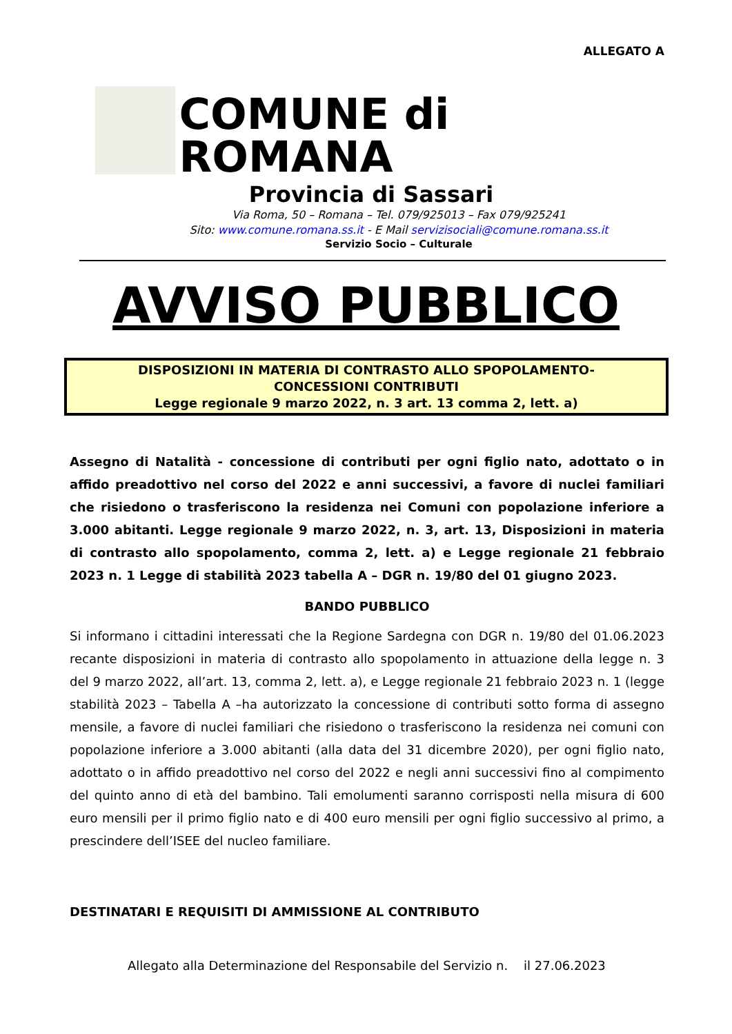ALLEGATO A
COMUNE di ROMANA
Provincia di Sassari
Via Roma, 50 – Romana – Tel. 079/925013 – Fax 079/925241
Sito: www.comune.romana.ss.it - E Mail servizisociali@comune.romana.ss.it
Servizio Socio – Culturale
AVVISO PUBBLICO
DISPOSIZIONI IN MATERIA DI CONTRASTO ALLO SPOPOLAMENTO-
CONCESSIONI CONTRIBUTI
Legge regionale 9 marzo 2022, n. 3 art. 13 comma 2, lett. a)
Assegno di Natalità - concessione di contributi per ogni figlio nato, adottato o in affido preadottivo nel corso del 2022 e anni successivi, a favore di nuclei familiari che risiedono o trasferiscono la residenza nei Comuni con popolazione inferiore a 3.000 abitanti. Legge regionale 9 marzo 2022, n. 3, art. 13, Disposizioni in materia di contrasto allo spopolamento, comma 2, lett. a) e Legge regionale 21 febbraio 2023 n. 1 Legge di stabilità 2023 tabella A – DGR n. 19/80 del 01 giugno 2023.
BANDO PUBBLICO
Si informano i cittadini interessati che la Regione Sardegna con DGR n. 19/80 del 01.06.2023 recante disposizioni in materia di contrasto allo spopolamento in attuazione della legge n. 3 del 9 marzo 2022, all’art. 13, comma 2, lett. a), e Legge regionale 21 febbraio 2023 n. 1 (legge stabilità 2023 – Tabella A –ha autorizzato la concessione di contributi sotto forma di assegno mensile, a favore di nuclei familiari che risiedono o trasferiscono la residenza nei comuni con popolazione inferiore a 3.000 abitanti (alla data del 31 dicembre 2020), per ogni figlio nato, adottato o in affido preadottivo nel corso del 2022 e negli anni successivi fino al compimento del quinto anno di età del bambino. Tali emolumenti saranno corrisposti nella misura di 600 euro mensili per il primo figlio nato e di 400 euro mensili per ogni figlio successivo al primo, a prescindere dell’ISEE del nucleo familiare.
DESTINATARI E REQUISITI DI AMMISSIONE AL CONTRIBUTO
Allegato alla Determinazione del Responsabile del Servizio n. il 27.06.2023